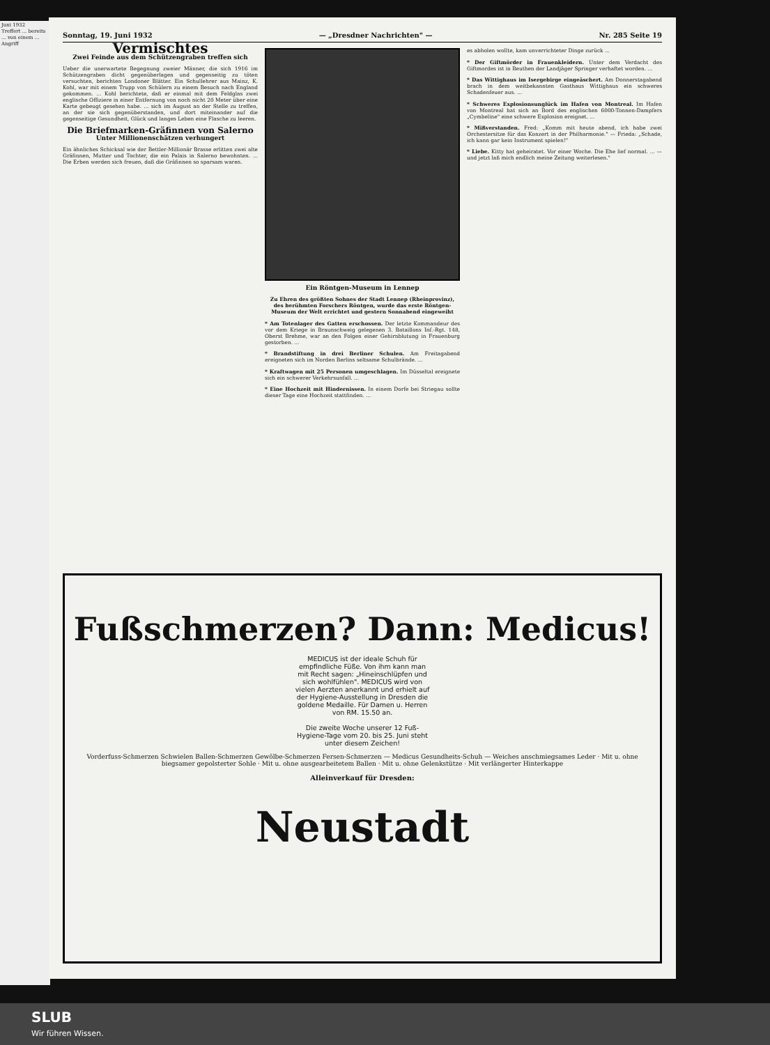Juni 1932
Treffert ... bereits ... von einem ... Angriff
Sonntag, 19. Juni 1932 — „Dresdner Nachrichten" — Nr. 285 Seite 19
Vermischtes
Zwei Feinde aus dem Schützengraben treffen sich
Ueber die unerwartete Begegnung zweier Männer, die sich 1916 im Schützengraben dicht gegenüberlagen und gegenseitig zu töten versuchten, berichten Londoner Blätter. Ein Schullehrer aus Mainz, K. Kohl, war mit einem Trupp von Schülern zu einem Besuch nach England gekommen. ... Kohl berichtete, daß er einmal mit dem Feldglas zwei englische Offiziere in einer Entfernung von noch nicht 20 Meter über eine Karte gebeugt gesehen habe. ... sich im August an der Stelle zu treffen, an der sie sich gegenüberstanden, und dort miteinander auf die gegenseitige Gesundheit, Glück und langes Leben eine Flasche zu leeren.
Die Briefmarken-Gräfinnen von Salerno
Unter Millionenschätzen verhungert
Ein ähnliches Schicksal wie der Bettler-Millionär Brasse erlitten zwei alte Gräfinnen, Mutter und Tochter, die ein Palais in Salerno bewohnten. ... Die Erben werden sich freuen, daß die Gräfinnen so sparsam waren.
Ein Röntgen-Museum in Lennep
Zu Ehren des größten Sohnes der Stadt Lennep (Rheinprovinz), des berühmten Forschers Röntgen, wurde das erste Röntgen-Museum der Welt errichtet und gestern Sonnabend eingeweiht
* Am Totenlager des Gatten erschossen. Der letzte Kommandeur des vor dem Kriege in Braunschweig gelegenen 3. Bataillons Inf.-Rgt. 148, Oberst Brehme, war an den Folgen einer Gehirnblutung in Frauenburg gestorben. ...
* Brandstiftung in drei Berliner Schulen. Am Freitagabend ereigneten sich im Norden Berlins seltsame Schulbrände. ...
* Kraftwagen mit 25 Personen umgeschlagen. Im Düsseltal ereignete sich ein schwerer Verkehrsunfall. ...
* Eine Hochzeit mit Hindernissen. In einem Dorfe bei Striegau sollte dieser Tage eine Hochzeit stattfinden. ...
es abholen wollte, kam unverrichteter Dinge zurück ...
* Der Giftmörder in Frauenkleidern. Unter dem Verdacht des Giftmordes ist in Beuthen der Landjäger Springer verhaftet worden. ...
* Das Wittighaus im Isergebirge eingeäschert. Am Donnerstagabend brach in dem weitbekannten Gasthaus Wittighaus ein schweres Schadenfeuer aus. ...
* Schweres Explosionsunglück im Hafen von Montreal. Im Hafen von Montreal hat sich an Bord des englischen 6000-Tonnen-Dampfers „Cymbeline" eine schwere Explosion ereignet. ...
* Mißverstanden. Fred: „Komm mit heute abend, ich habe zwei Orchestersitze für das Konzert in der Philharmonie." — Frieda: „Schade, ich kann gar kein Instrument spielen!"
* Liebe. Kitty hat geheiratet. Vor einer Woche. Die Ehe lief normal. ... — und jetzt laß mich endlich meine Zeitung weiterlesen."
Fußschmerzen? Dann: Medicus!
MEDICUS ist der ideale Schuh für empfindliche Füße. Von ihm kann man mit Recht sagen: „Hineinschlüpfen und sich wohlfühlen". MEDICUS wird von vielen Aerzten anerkannt und erhielt auf der Hygiene-Ausstellung in Dresden die goldene Medaille. Für Damen u. Herren von RM. 15.50 an.
Die zweite Woche unserer 12 Fuß-Hygiene-Tage vom 20. bis 25. Juni steht unter diesem Zeichen!
Vorderfuss-Schmerzen Schwielen Ballen-Schmerzen Gewölbe-Schmerzen Fersen-Schmerzen — Medicus Gesundheits-Schuh — Weiches anschmiegsames Leder · Mit u. ohne biegsamer gepolsterter Sohle · Mit u. ohne ausgearbeitetem Ballen · Mit u. ohne Gelenkstütze · Mit verlängerter Hinterkappe
Alleinverkauf für Dresden:
Neustadt
SLUB
Wir führen Wissen.